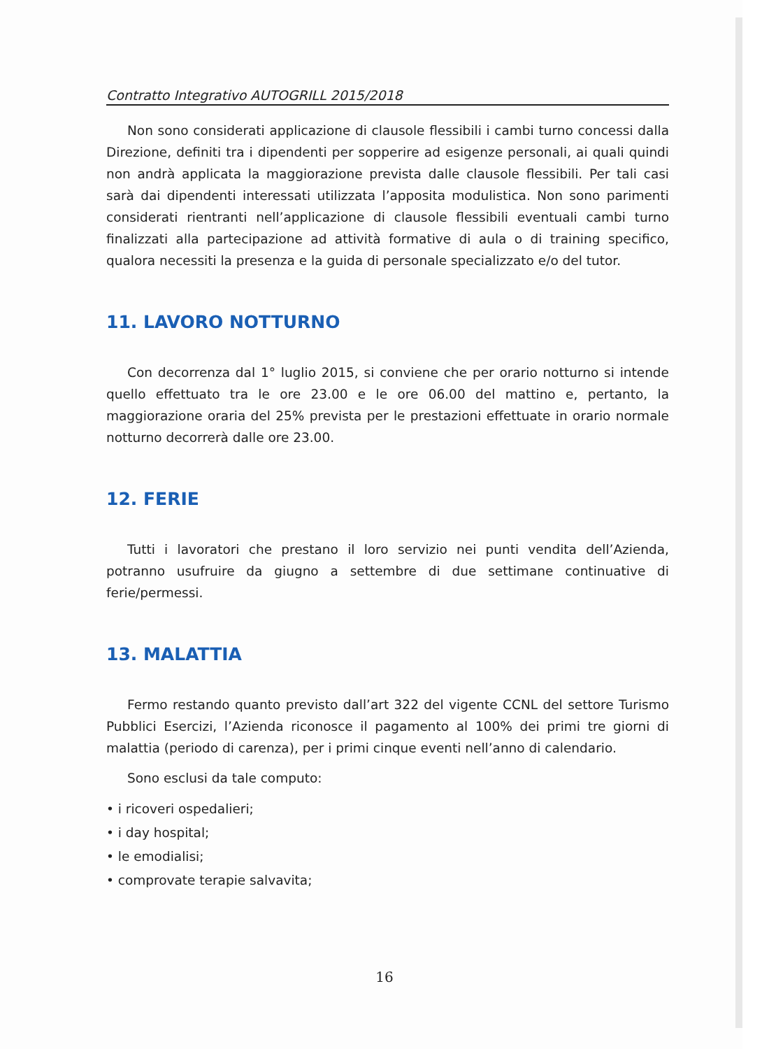Contratto Integrativo AUTOGRILL 2015/2018
Non sono considerati applicazione di clausole flessibili i cambi turno concessi dalla Direzione, definiti tra i dipendenti per sopperire ad esigenze personali, ai quali quindi non andrà applicata la maggiorazione prevista dalle clausole flessibili. Per tali casi sarà dai dipendenti interessati utilizzata l’apposita modulistica. Non sono parimenti considerati rientranti nell’applicazione di clausole flessibili eventuali cambi turno finalizzati alla partecipazione ad attività formative di aula o di training specifico, qualora necessiti la presenza e la guida di personale specializzato e/o del tutor.
11. LAVORO NOTTURNO
Con decorrenza dal 1° luglio 2015, si conviene che per orario notturno si intende quello effettuato tra le ore 23.00 e le ore 06.00 del mattino e, pertanto, la maggiorazione oraria del 25% prevista per le prestazioni effettuate in orario normale notturno decorrerà dalle ore 23.00.
12. FERIE
Tutti i lavoratori che prestano il loro servizio nei punti vendita dell’Azienda, potranno usufruire da giugno a settembre di due settimane continuative di ferie/permessi.
13. MALATTIA
Fermo restando quanto previsto dall’art 322 del vigente CCNL del settore Turismo Pubblici Esercizi, l’Azienda riconosce il pagamento al 100% dei primi tre giorni di malattia (periodo di carenza), per i primi cinque eventi nell’anno di calendario.
Sono esclusi da tale computo:
• i ricoveri ospedalieri;
• i day hospital;
• le emodialisi;
• comprovate terapie salvavita;
16